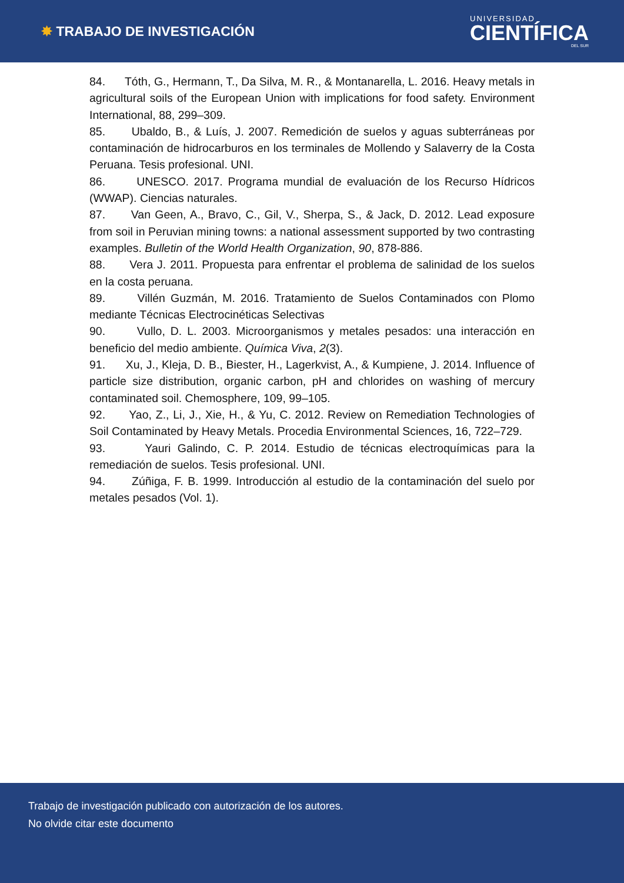✸ TRABAJO DE INVESTIGACIÓN
UNIVERSIDAD
CIENTÍFICA
DEL SUR
84. Tóth, G., Hermann, T., Da Silva, M. R., & Montanarella, L. 2016. Heavy metals in agricultural soils of the European Union with implications for food safety. Environment International, 88, 299–309.
85. Ubaldo, B., & Luís, J. 2007. Remedición de suelos y aguas subterráneas por contaminación de hidrocarburos en los terminales de Mollendo y Salaverry de la Costa Peruana. Tesis profesional. UNI.
86. UNESCO. 2017. Programa mundial de evaluación de los Recurso Hídricos (WWAP). Ciencias naturales.
87. Van Geen, A., Bravo, C., Gil, V., Sherpa, S., & Jack, D. 2012. Lead exposure from soil in Peruvian mining towns: a national assessment supported by two contrasting examples. Bulletin of the World Health Organization, 90, 878-886.
88. Vera J. 2011. Propuesta para enfrentar el problema de salinidad de los suelos en la costa peruana.
89. Villén Guzmán, M. 2016. Tratamiento de Suelos Contaminados con Plomo mediante Técnicas Electrocinéticas Selectivas
90. Vullo, D. L. 2003. Microorganismos y metales pesados: una interacción en beneficio del medio ambiente. Química Viva, 2(3).
91. Xu, J., Kleja, D. B., Biester, H., Lagerkvist, A., & Kumpiene, J. 2014. Influence of particle size distribution, organic carbon, pH and chlorides on washing of mercury contaminated soil. Chemosphere, 109, 99–105.
92. Yao, Z., Li, J., Xie, H., & Yu, C. 2012. Review on Remediation Technologies of Soil Contaminated by Heavy Metals. Procedia Environmental Sciences, 16, 722–729.
93. Yauri Galindo, C. P. 2014. Estudio de técnicas electroquímicas para la remediación de suelos. Tesis profesional. UNI.
94. Zúñiga, F. B. 1999. Introducción al estudio de la contaminación del suelo por metales pesados (Vol. 1).
Trabajo de investigación publicado con autorización de los autores.
No olvide citar este documento